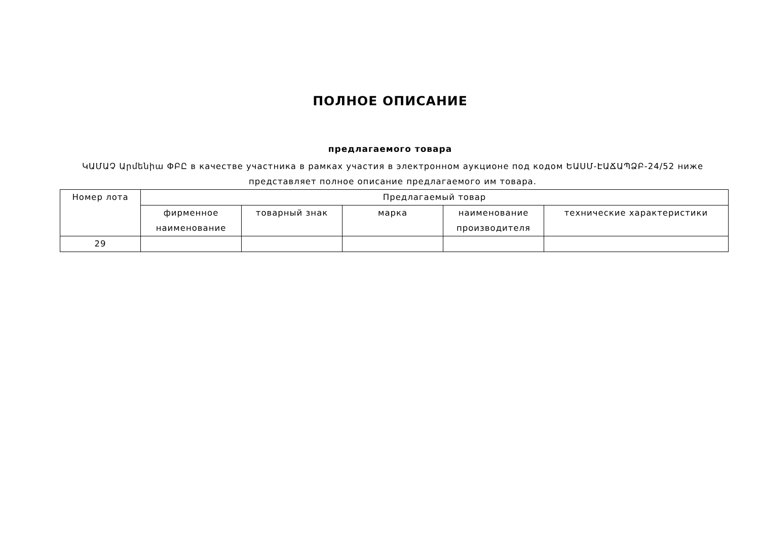ПОЛНОЕ ОПИСАНИЕ
предлагаемого товара
ԿԱՄԱՉ Արմենիա ՓԲԸ в качестве участника в рамках участия в электронном аукционе под кодом ԵԱՍՄ-ԷԱՃԱՊՁԲ-24/52 ниже представляет полное описание предлагаемого им товара.
| Номер лота | Предлагаемый товар | | | | |
| --- | --- | --- | --- | --- | --- |
| | фирменное наименование | товарный знак | марка | наименование производителя | технические характеристики |
| 29 | | | | | |